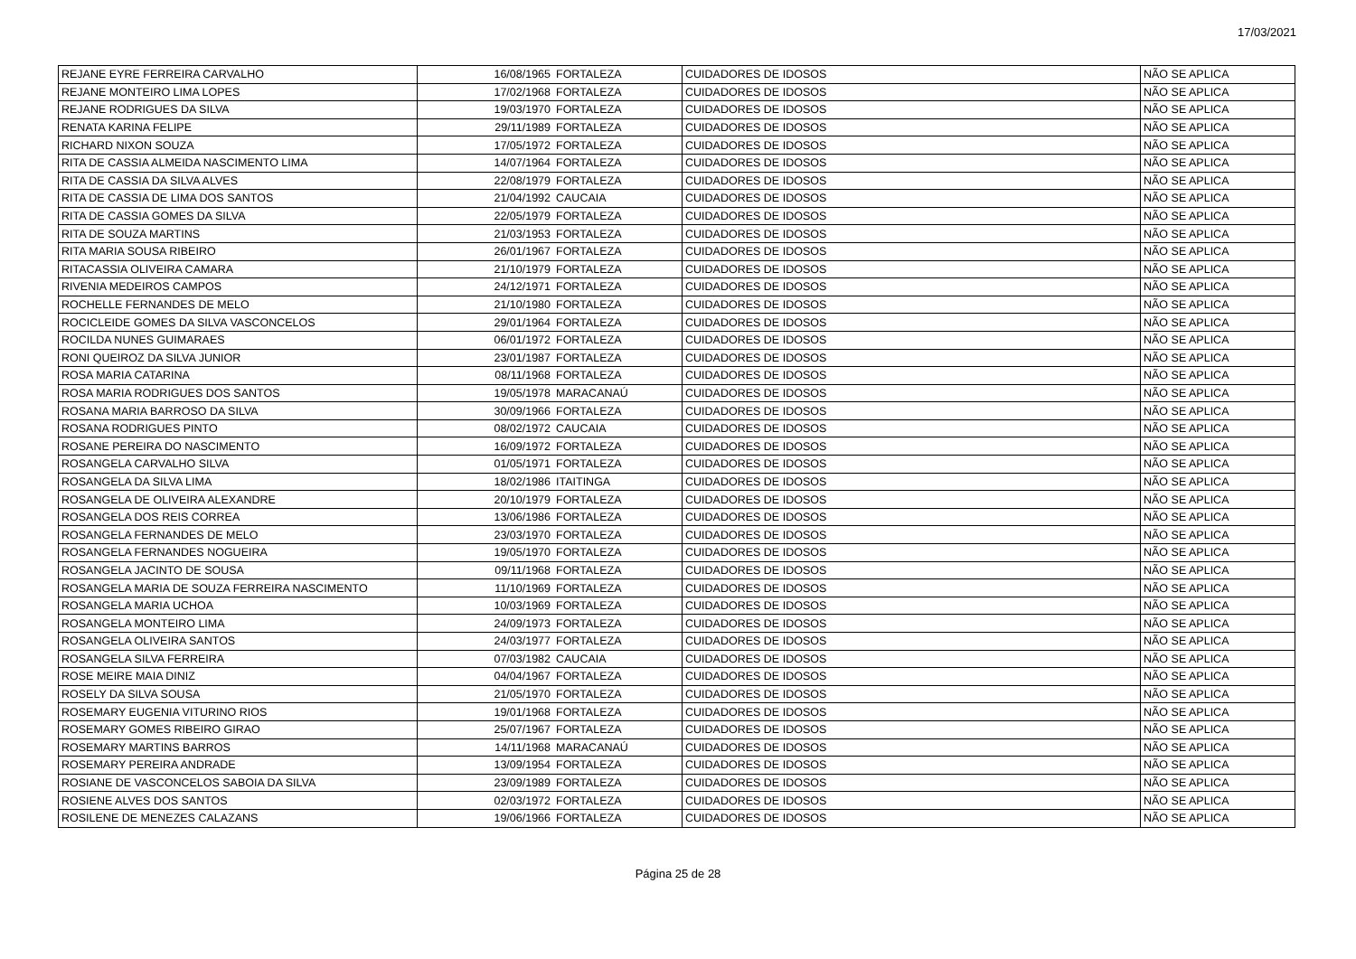17/03/2021
| REJANE EYRE FERREIRA CARVALHO | 16/08/1965 | FORTALEZA | CUIDADORES DE IDOSOS | NÃO SE APLICA |
| REJANE MONTEIRO LIMA LOPES | 17/02/1968 | FORTALEZA | CUIDADORES DE IDOSOS | NÃO SE APLICA |
| REJANE RODRIGUES DA SILVA | 19/03/1970 | FORTALEZA | CUIDADORES DE IDOSOS | NÃO SE APLICA |
| RENATA KARINA FELIPE | 29/11/1989 | FORTALEZA | CUIDADORES DE IDOSOS | NÃO SE APLICA |
| RICHARD NIXON SOUZA | 17/05/1972 | FORTALEZA | CUIDADORES DE IDOSOS | NÃO SE APLICA |
| RITA DE CASSIA ALMEIDA NASCIMENTO LIMA | 14/07/1964 | FORTALEZA | CUIDADORES DE IDOSOS | NÃO SE APLICA |
| RITA DE CASSIA DA SILVA ALVES | 22/08/1979 | FORTALEZA | CUIDADORES DE IDOSOS | NÃO SE APLICA |
| RITA DE CASSIA DE LIMA DOS SANTOS | 21/04/1992 | CAUCAIA | CUIDADORES DE IDOSOS | NÃO SE APLICA |
| RITA DE CASSIA GOMES DA SILVA | 22/05/1979 | FORTALEZA | CUIDADORES DE IDOSOS | NÃO SE APLICA |
| RITA DE SOUZA MARTINS | 21/03/1953 | FORTALEZA | CUIDADORES DE IDOSOS | NÃO SE APLICA |
| RITA MARIA SOUSA RIBEIRO | 26/01/1967 | FORTALEZA | CUIDADORES DE IDOSOS | NÃO SE APLICA |
| RITACASSIA OLIVEIRA CAMARA | 21/10/1979 | FORTALEZA | CUIDADORES DE IDOSOS | NÃO SE APLICA |
| RIVENIA MEDEIROS CAMPOS | 24/12/1971 | FORTALEZA | CUIDADORES DE IDOSOS | NÃO SE APLICA |
| ROCHELLE FERNANDES DE MELO | 21/10/1980 | FORTALEZA | CUIDADORES DE IDOSOS | NÃO SE APLICA |
| ROCICLEIDE GOMES DA SILVA VASCONCELOS | 29/01/1964 | FORTALEZA | CUIDADORES DE IDOSOS | NÃO SE APLICA |
| ROCILDA NUNES GUIMARAES | 06/01/1972 | FORTALEZA | CUIDADORES DE IDOSOS | NÃO SE APLICA |
| RONI QUEIROZ DA SILVA JUNIOR | 23/01/1987 | FORTALEZA | CUIDADORES DE IDOSOS | NÃO SE APLICA |
| ROSA MARIA CATARINA | 08/11/1968 | FORTALEZA | CUIDADORES DE IDOSOS | NÃO SE APLICA |
| ROSA MARIA RODRIGUES DOS SANTOS | 19/05/1978 | MARACANAÚ | CUIDADORES DE IDOSOS | NÃO SE APLICA |
| ROSANA MARIA BARROSO DA SILVA | 30/09/1966 | FORTALEZA | CUIDADORES DE IDOSOS | NÃO SE APLICA |
| ROSANA RODRIGUES PINTO | 08/02/1972 | CAUCAIA | CUIDADORES DE IDOSOS | NÃO SE APLICA |
| ROSANE PEREIRA DO NASCIMENTO | 16/09/1972 | FORTALEZA | CUIDADORES DE IDOSOS | NÃO SE APLICA |
| ROSANGELA CARVALHO SILVA | 01/05/1971 | FORTALEZA | CUIDADORES DE IDOSOS | NÃO SE APLICA |
| ROSANGELA DA SILVA LIMA | 18/02/1986 | ITAITINGA | CUIDADORES DE IDOSOS | NÃO SE APLICA |
| ROSANGELA DE OLIVEIRA ALEXANDRE | 20/10/1979 | FORTALEZA | CUIDADORES DE IDOSOS | NÃO SE APLICA |
| ROSANGELA DOS REIS CORREA | 13/06/1986 | FORTALEZA | CUIDADORES DE IDOSOS | NÃO SE APLICA |
| ROSANGELA FERNANDES DE MELO | 23/03/1970 | FORTALEZA | CUIDADORES DE IDOSOS | NÃO SE APLICA |
| ROSANGELA FERNANDES NOGUEIRA | 19/05/1970 | FORTALEZA | CUIDADORES DE IDOSOS | NÃO SE APLICA |
| ROSANGELA JACINTO DE SOUSA | 09/11/1968 | FORTALEZA | CUIDADORES DE IDOSOS | NÃO SE APLICA |
| ROSANGELA MARIA DE SOUZA FERREIRA NASCIMENTO | 11/10/1969 | FORTALEZA | CUIDADORES DE IDOSOS | NÃO SE APLICA |
| ROSANGELA MARIA UCHOA | 10/03/1969 | FORTALEZA | CUIDADORES DE IDOSOS | NÃO SE APLICA |
| ROSANGELA MONTEIRO LIMA | 24/09/1973 | FORTALEZA | CUIDADORES DE IDOSOS | NÃO SE APLICA |
| ROSANGELA OLIVEIRA SANTOS | 24/03/1977 | FORTALEZA | CUIDADORES DE IDOSOS | NÃO SE APLICA |
| ROSANGELA SILVA FERREIRA | 07/03/1982 | CAUCAIA | CUIDADORES DE IDOSOS | NÃO SE APLICA |
| ROSE MEIRE MAIA DINIZ | 04/04/1967 | FORTALEZA | CUIDADORES DE IDOSOS | NÃO SE APLICA |
| ROSELY DA SILVA SOUSA | 21/05/1970 | FORTALEZA | CUIDADORES DE IDOSOS | NÃO SE APLICA |
| ROSEMARY EUGENIA VITURINO RIOS | 19/01/1968 | FORTALEZA | CUIDADORES DE IDOSOS | NÃO SE APLICA |
| ROSEMARY GOMES RIBEIRO GIRAO | 25/07/1967 | FORTALEZA | CUIDADORES DE IDOSOS | NÃO SE APLICA |
| ROSEMARY MARTINS BARROS | 14/11/1968 | MARACANAÚ | CUIDADORES DE IDOSOS | NÃO SE APLICA |
| ROSEMARY PEREIRA ANDRADE | 13/09/1954 | FORTALEZA | CUIDADORES DE IDOSOS | NÃO SE APLICA |
| ROSIANE DE VASCONCELOS SABOIA DA SILVA | 23/09/1989 | FORTALEZA | CUIDADORES DE IDOSOS | NÃO SE APLICA |
| ROSIENE ALVES DOS SANTOS | 02/03/1972 | FORTALEZA | CUIDADORES DE IDOSOS | NÃO SE APLICA |
| ROSILENE DE MENEZES CALAZANS | 19/06/1966 | FORTALEZA | CUIDADORES DE IDOSOS | NÃO SE APLICA |
Página 25 de 28